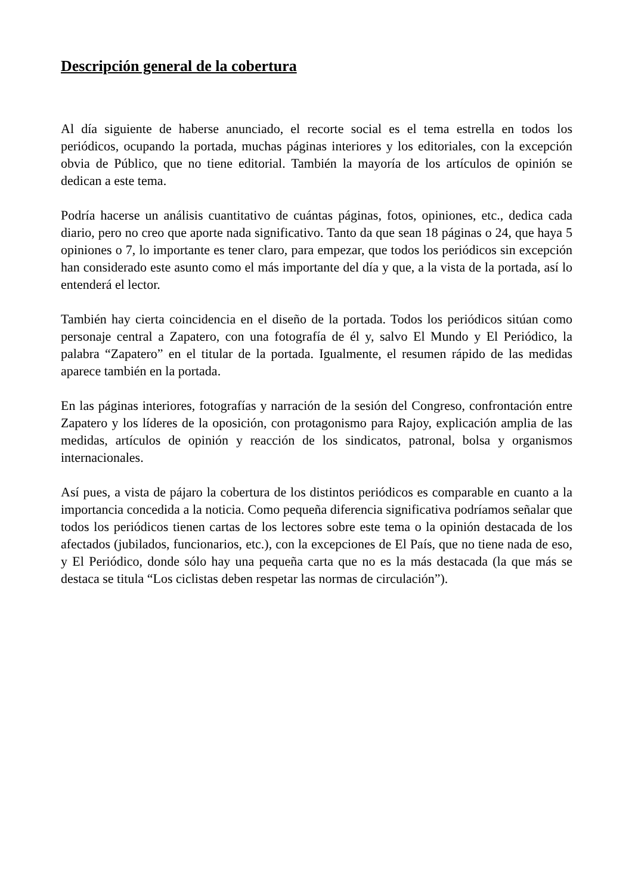Descripción general de la cobertura
Al día siguiente de haberse anunciado, el recorte social es el tema estrella en todos los periódicos, ocupando la portada, muchas páginas interiores y los editoriales, con la excepción obvia de Público, que no tiene editorial. También la mayoría de los artículos de opinión se dedican a este tema.
Podría hacerse un análisis cuantitativo de cuántas páginas, fotos, opiniones, etc., dedica cada diario, pero no creo que aporte nada significativo. Tanto da que sean 18 páginas o 24, que haya 5 opiniones o 7, lo importante es tener claro, para empezar, que todos los periódicos sin excepción han considerado este asunto como el más importante del día y que, a la vista de la portada, así lo entenderá el lector.
También hay cierta coincidencia en el diseño de la portada. Todos los periódicos sitúan como personaje central a Zapatero, con una fotografía de él y, salvo El Mundo y El Periódico, la palabra “Zapatero” en el titular de la portada. Igualmente, el resumen rápido de las medidas aparece también en la portada.
En las páginas interiores, fotografías y narración de la sesión del Congreso, confrontación entre Zapatero y los líderes de la oposición, con protagonismo para Rajoy, explicación amplia de las medidas, artículos de opinión y reacción de los sindicatos, patronal, bolsa y organismos internacionales.
Así pues, a vista de pájaro la cobertura de los distintos periódicos es comparable en cuanto a la importancia concedida a la noticia. Como pequeña diferencia significativa podríamos señalar que todos los periódicos tienen cartas de los lectores sobre este tema o la opinión destacada de los afectados (jubilados, funcionarios, etc.), con la excepciones de El País, que no tiene nada de eso, y El Periódico, donde sólo hay una pequeña carta que no es la más destacada (la que más se destaca se titula “Los ciclistas deben respetar las normas de circulación”).